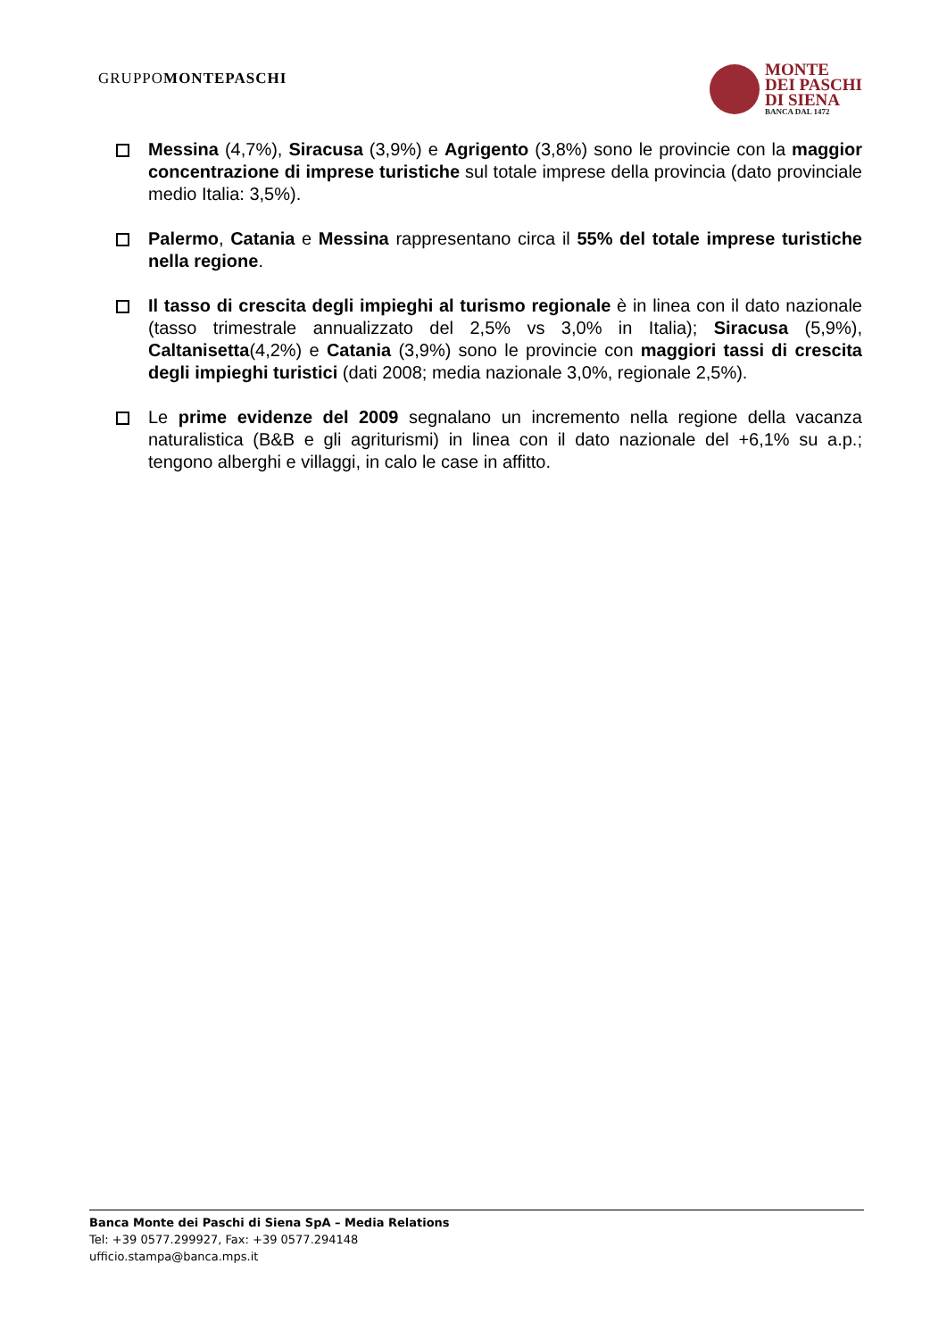GRUPPOMONTEPASCHI
MONTE
DEI PASCHI
DI SIENA
BANCA DAL 1472
Messina (4,7%), Siracusa (3,9%) e Agrigento (3,8%) sono le provincie con la maggior concentrazione di imprese turistiche sul totale imprese della provincia (dato provinciale medio Italia: 3,5%).
Palermo, Catania e Messina rappresentano circa il 55% del totale imprese turistiche nella regione.
Il tasso di crescita degli impieghi al turismo regionale è in linea con il dato nazionale (tasso trimestrale annualizzato del 2,5% vs 3,0% in Italia); Siracusa (5,9%), Caltanisetta(4,2%) e Catania (3,9%) sono le provincie con maggiori tassi di crescita degli impieghi turistici (dati 2008; media nazionale 3,0%, regionale 2,5%).
Le prime evidenze del 2009 segnalano un incremento nella regione della vacanza naturalistica (B&B e gli agriturismi) in linea con il dato nazionale del +6,1% su a.p.; tengono alberghi e villaggi, in calo le case in affitto.
Banca Monte dei Paschi di Siena SpA – Media Relations
Tel: +39 0577.299927, Fax: +39 0577.294148
ufficio.stampa@banca.mps.it